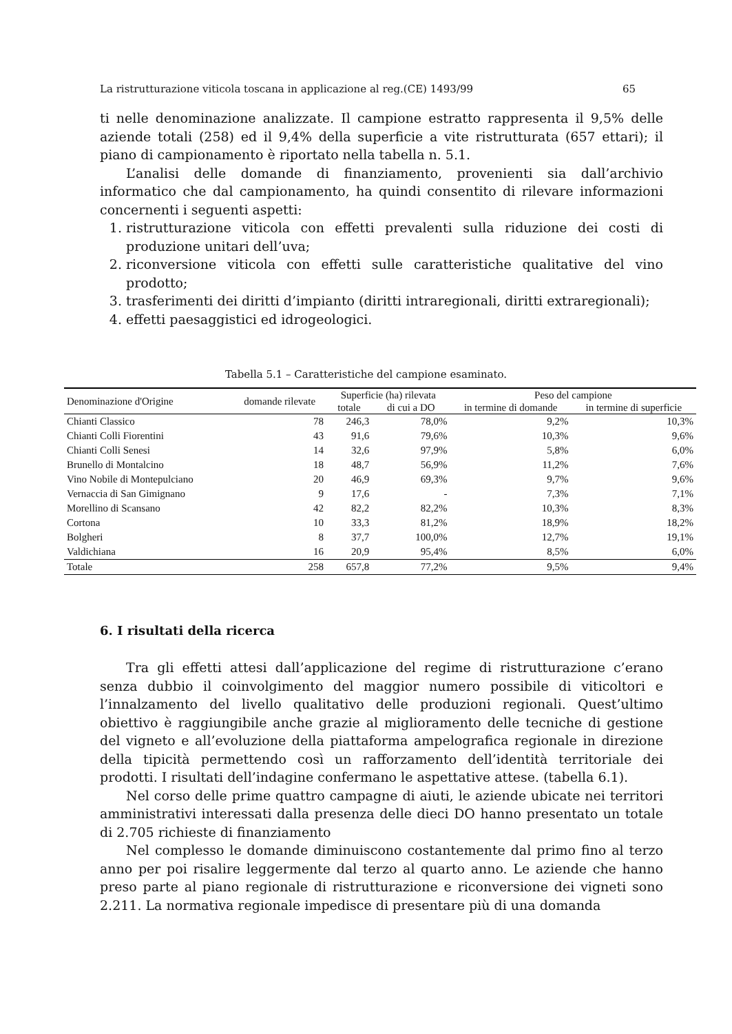La ristrutturazione viticola toscana in applicazione al reg.(CE) 1493/99 65
ti nelle denominazione analizzate. Il campione estratto rappresenta il 9,5% delle aziende totali (258) ed il 9,4% della superficie a vite ristrutturata (657 ettari); il piano di campionamento è riportato nella tabella n. 5.1.
L’analisi delle domande di finanziamento, provenienti sia dall’archivio informatico che dal campionamento, ha quindi consentito di rilevare informazioni concernenti i seguenti aspetti:
1. ristrutturazione viticola con effetti prevalenti sulla riduzione dei costi di produzione unitari dell’uva;
2. riconversione viticola con effetti sulle caratteristiche qualitative del vino prodotto;
3. trasferimenti dei diritti d’impianto (diritti intraregionali, diritti extraregionali);
4. effetti paesaggistici ed idrogeologici.
Tabella 5.1 – Caratteristiche del campione esaminato.
| Denominazione d'Origine | domande rilevate | Superficie (ha) rilevata | | Peso del campione | |
| --- | --- | --- | --- | --- | --- |
| | | totale | di cui a DO | in termine di domande | in termine di superficie |
| Chianti Classico | 78 | 246,3 | 78,0% | 9,2% | 10,3% |
| Chianti Colli Fiorentini | 43 | 91,6 | 79,6% | 10,3% | 9,6% |
| Chianti Colli Senesi | 14 | 32,6 | 97,9% | 5,8% | 6,0% |
| Brunello di Montalcino | 18 | 48,7 | 56,9% | 11,2% | 7,6% |
| Vino Nobile di Montepulciano | 20 | 46,9 | 69,3% | 9,7% | 9,6% |
| Vernaccia di San Gimignano | 9 | 17,6 | - | 7,3% | 7,1% |
| Morellino di Scansano | 42 | 82,2 | 82,2% | 10,3% | 8,3% |
| Cortona | 10 | 33,3 | 81,2% | 18,9% | 18,2% |
| Bolgheri | 8 | 37,7 | 100,0% | 12,7% | 19,1% |
| Valdichiana | 16 | 20,9 | 95,4% | 8,5% | 6,0% |
| Totale | 258 | 657,8 | 77,2% | 9,5% | 9,4% |
6. I risultati della ricerca
Tra gli effetti attesi dall’applicazione del regime di ristrutturazione c’erano senza dubbio il coinvolgimento del maggior numero possibile di viticoltori e l’innalzamento del livello qualitativo delle produzioni regionali. Quest’ultimo obiettivo è raggiungibile anche grazie al miglioramento delle tecniche di gestione del vigneto e all’evoluzione della piattaforma ampelografica regionale in direzione della tipicità permettendo così un rafforzamento dell’identità territoriale dei prodotti. I risultati dell’indagine confermano le aspettative attese. (tabella 6.1).
Nel corso delle prime quattro campagne di aiuti, le aziende ubicate nei territori amministrativi interessati dalla presenza delle dieci DO hanno presentato un totale di 2.705 richieste di finanziamento
Nel complesso le domande diminuiscono costantemente dal primo fino al terzo anno per poi risalire leggermente dal terzo al quarto anno. Le aziende che hanno preso parte al piano regionale di ristrutturazione e riconversione dei vigneti sono 2.211. La normativa regionale impedisce di presentare più di una domanda